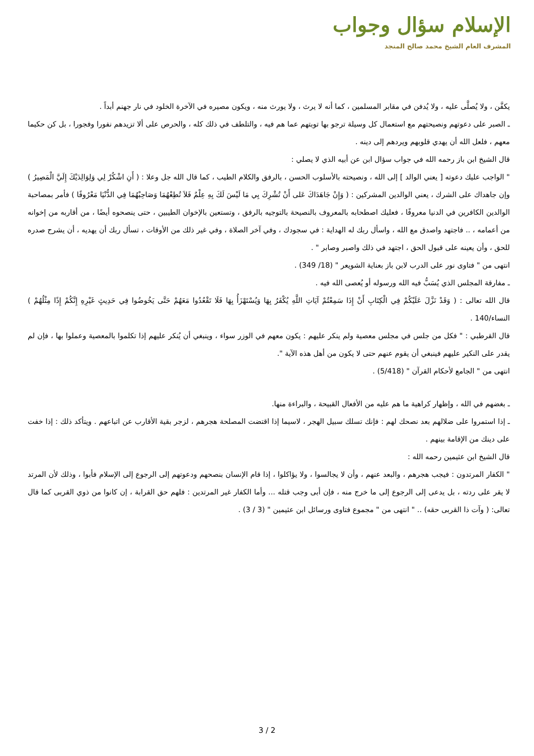الإسلام سؤال وجواب
المشرف العام الشيخ محمد صالح المنجد
يكفَّن ، ولا يُصلَّى عليه ، ولا يُدفن في مقابر المسلمين ، كما أنه لا يرث ، ولا يورث منه ، ويكون مصيره في الآخرة الخلود في نار جهنم أبداً .
ـ الصبر على دعوتهم ونصيحتهم مع استعمال كل وسيلة ترجو بها توبتهم عما هم فيه ، والتلطف في ذلك كله ، والحرص على ألا تزيدهم نفورا وفجورا ، بل كن حكيما معهم ، فلعل الله أن يهدي قلوبهم ويردهم إلى دينه .
قال الشيخ ابن باز رحمه الله في جواب سؤال ابن عن أبيه الذي لا يصلي :
" الواجب عليك دعوته [ يعني الوالد ] إلى الله ، ونصيحته بالأسلوب الحسن ، بالرفق والكلام الطيب ، كما قال الله جل وعلا : ( أَنِ اشْكُرْ لِي وَلِوَالِدَيْكَ إِلَيَّ الْمَصِيرُ ) وإن جاهداك على الشرك ، يعني الوالدين المشركين : ( وَإِنْ جَاهَدَاكَ عَلى أَنْ تُشْرِكَ بِي مَا لَيْسَ لَكَ بِهِ عِلْمٌ فَلاَ تُطِعْهُمَا وَصَاحِبْهُمَا فِي الدُّنْيَا مَعْرُوفًا ) فأمر بمصاحبة الوالدين الكافرين في الدنيا معروفًا ، فعليك اصطحابه بالمعروف بالنصيحة بالتوجيه بالرفق ، وتستعين بالإخوان الطيبين ، حتى ينصحوه أيضًا ، من أقاربه من إخوانه من أعمامه ، .. فاجتهد واصدق مع الله ، واسأل ربك له الهداية : في سجودك ، وفي آخر الصلاة ، وفي غير ذلك من الأوقات ، تسأل ربك أن يهديه ، أن يشرح صدره للحق ، وأن يعينه على قبول الحق ، اجتهد في ذلك واصبر وصابر " .
انتهى من " فتاوى نور على الدرب لابن باز بعناية الشويعر " (18/ 349) .
ـ مفارقة المجلس الذي يُسَبُّ فيه الله ورسوله أو يُعصى الله فيه .
قال الله تعالى : ( وَقَدْ نَزَّلَ عَلَيْكُمْ فِي الْكِتَابِ أَنْ إِذَا سَمِعْتُمْ آيَاتِ اللَّهِ يُكْفَرُ بِهَا وَيُسْتَهْزَأُ بِهَا فَلَا تَقْعُدُوا مَعَهُمْ حَتَّى يَخُوضُوا فِي حَدِيثٍ غَيْرِهِ إِنَّكُمْ إِذًا مِثْلُهُمْ ) النساء/140 .
قال القرطبي : " فكل من جلس في مجلس معصية ولم ينكر عليهم : يكون معهم في الوزر سواء ، وينبغي أن يُنكر عليهم إذا تكلموا بالمعصية وعملوا بها ، فإن لم يقدر على النكير عليهم فينبغي أن يقوم عنهم حتى لا يكون من أهل هذه الآية ".
انتهى من " الجامع لأحكام القرآن " (5/418) .
ـ بغضهم في الله ، وإظهار كراهية ما هم عليه من الأفعال القبيحة ، والبراءة منها.
ـ إذا استمروا على ضلالهم بعد نصحك لهم : فإنك تسلك سبيل الهجر ، لاسيما إذا اقتضت المصلحة هجرهم ، لزجر بقية الأقارب عن اتباعهم . ويتأكد ذلك : إذا خفت على دينك من الإقامة بينهم .
قال الشيخ ابن عثيمين رحمه الله :
" الكفار المرتدون : فيجب هجرهم ، والبعد عنهم ، وأن لا يجالسوا ، ولا يؤاكلوا ، إذا قام الإنسان بنصحهم ودعوتهم إلى الرجوع إلى الإسلام فأبوا ، وذلك لأن المرتد لا يقر على ردته ، بل يدعى إلى الرجوع إلى ما خرج منه ، فإن أبى وجب قتله ... وأما الكفار غير المرتدين : فلهم حق القرابة ، إن كانوا من ذوي القربى كما قال تعالى: ( وآت ذا القربى حقه) .. " انتهى من " مجموع فتاوى ورسائل ابن عثيمين " (3 / 3) .
3 / 2